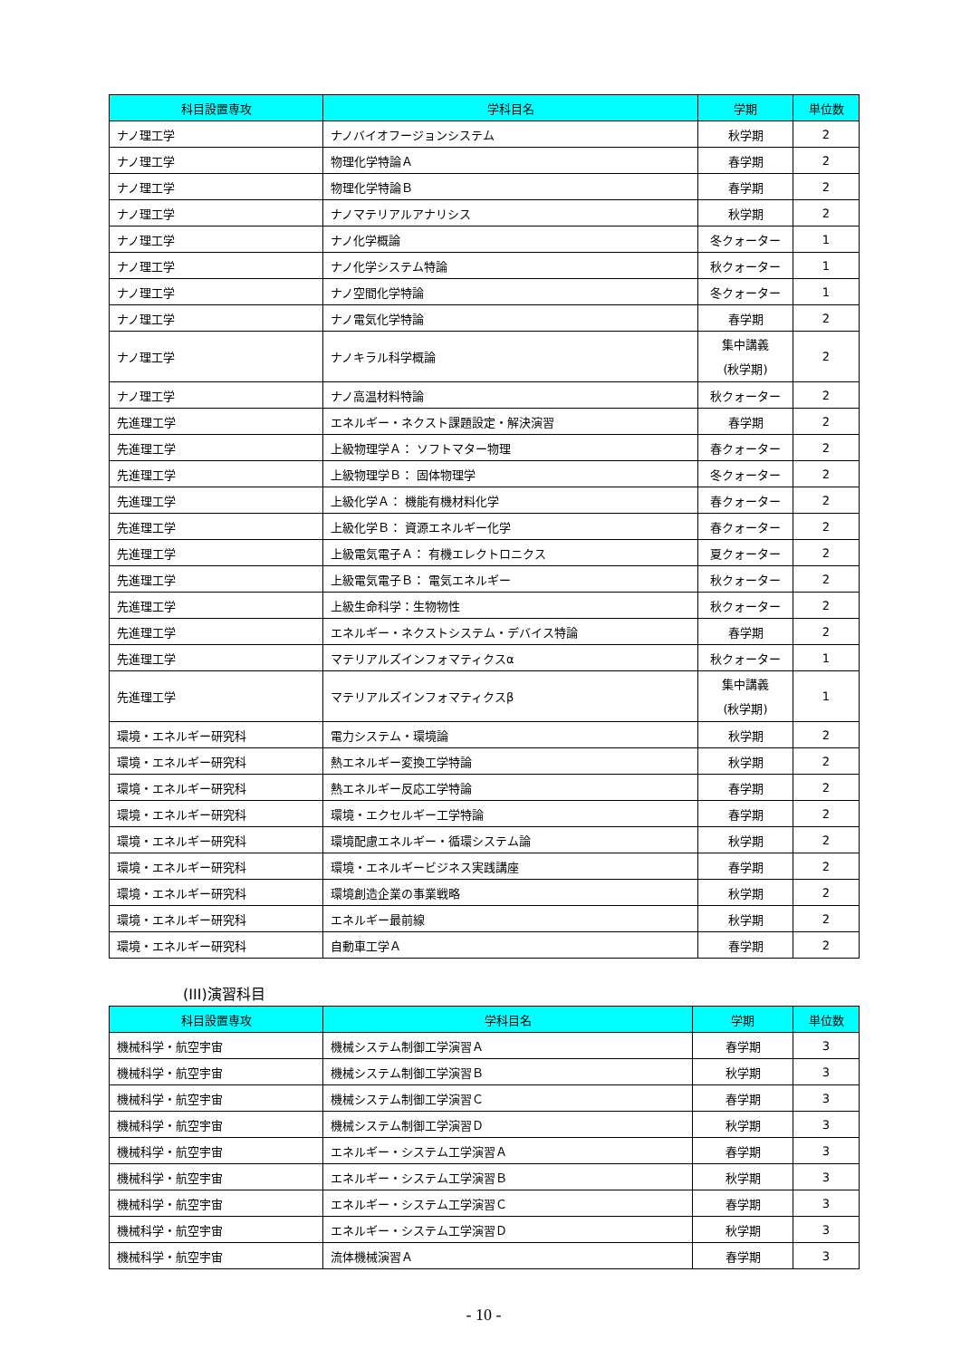| 科目設置専攻 | 学科目名 | 学期 | 単位数 |
| --- | --- | --- | --- |
| ナノ理工学 | ナノバイオフージョンシステム | 秋学期 | 2 |
| ナノ理工学 | 物理化学特論Ａ | 春学期 | 2 |
| ナノ理工学 | 物理化学特論Ｂ | 春学期 | 2 |
| ナノ理工学 | ナノマテリアルアナリシス | 秋学期 | 2 |
| ナノ理工学 | ナノ化学概論 | 冬クォーター | 1 |
| ナノ理工学 | ナノ化学システム特論 | 秋クォーター | 1 |
| ナノ理工学 | ナノ空間化学特論 | 冬クォーター | 1 |
| ナノ理工学 | ナノ電気化学特論 | 春学期 | 2 |
| ナノ理工学 | ナノキラル科学概論 | 集中講義 (秋学期) | 2 |
| ナノ理工学 | ナノ高温材料特論 | 秋クォーター | 2 |
| 先進理工学 | エネルギー・ネクスト課題設定・解決演習 | 春学期 | 2 |
| 先進理工学 | 上級物理学Ａ： ソフトマター物理 | 春クォーター | 2 |
| 先進理工学 | 上級物理学Ｂ： 固体物理学 | 冬クォーター | 2 |
| 先進理工学 | 上級化学Ａ： 機能有機材料化学 | 春クォーター | 2 |
| 先進理工学 | 上級化学Ｂ： 資源エネルギー化学 | 春クォーター | 2 |
| 先進理工学 | 上級電気電子Ａ： 有機エレクトロニクス | 夏クォーター | 2 |
| 先進理工学 | 上級電気電子Ｂ： 電気エネルギー | 秋クォーター | 2 |
| 先進理工学 | 上級生命科学：生物物性 | 秋クォーター | 2 |
| 先進理工学 | エネルギー・ネクストシステム・デバイス特論 | 春学期 | 2 |
| 先進理工学 | マテリアルズインフォマティクスα | 秋クォーター | 1 |
| 先進理工学 | マテリアルズインフォマティクスβ | 集中講義 (秋学期) | 1 |
| 環境・エネルギー研究科 | 電力システム・環境論 | 秋学期 | 2 |
| 環境・エネルギー研究科 | 熱エネルギー変換工学特論 | 秋学期 | 2 |
| 環境・エネルギー研究科 | 熱エネルギー反応工学特論 | 春学期 | 2 |
| 環境・エネルギー研究科 | 環境・エクセルギー工学特論 | 春学期 | 2 |
| 環境・エネルギー研究科 | 環境配慮エネルギー・循環システム論 | 秋学期 | 2 |
| 環境・エネルギー研究科 | 環境・エネルギービジネス実践講座 | 春学期 | 2 |
| 環境・エネルギー研究科 | 環境創造企業の事業戦略 | 秋学期 | 2 |
| 環境・エネルギー研究科 | エネルギー最前線 | 秋学期 | 2 |
| 環境・エネルギー研究科 | 自動車工学Ａ | 春学期 | 2 |
(III)演習科目
| 科目設置専攻 | 学科目名 | 学期 | 単位数 |
| --- | --- | --- | --- |
| 機械科学・航空宇宙 | 機械システム制御工学演習Ａ | 春学期 | 3 |
| 機械科学・航空宇宙 | 機械システム制御工学演習Ｂ | 秋学期 | 3 |
| 機械科学・航空宇宙 | 機械システム制御工学演習Ｃ | 春学期 | 3 |
| 機械科学・航空宇宙 | 機械システム制御工学演習Ｄ | 秋学期 | 3 |
| 機械科学・航空宇宙 | エネルギー・システム工学演習Ａ | 春学期 | 3 |
| 機械科学・航空宇宙 | エネルギー・システム工学演習Ｂ | 秋学期 | 3 |
| 機械科学・航空宇宙 | エネルギー・システム工学演習Ｃ | 春学期 | 3 |
| 機械科学・航空宇宙 | エネルギー・システム工学演習Ｄ | 秋学期 | 3 |
| 機械科学・航空宇宙 | 流体機械演習Ａ | 春学期 | 3 |
- 10 -